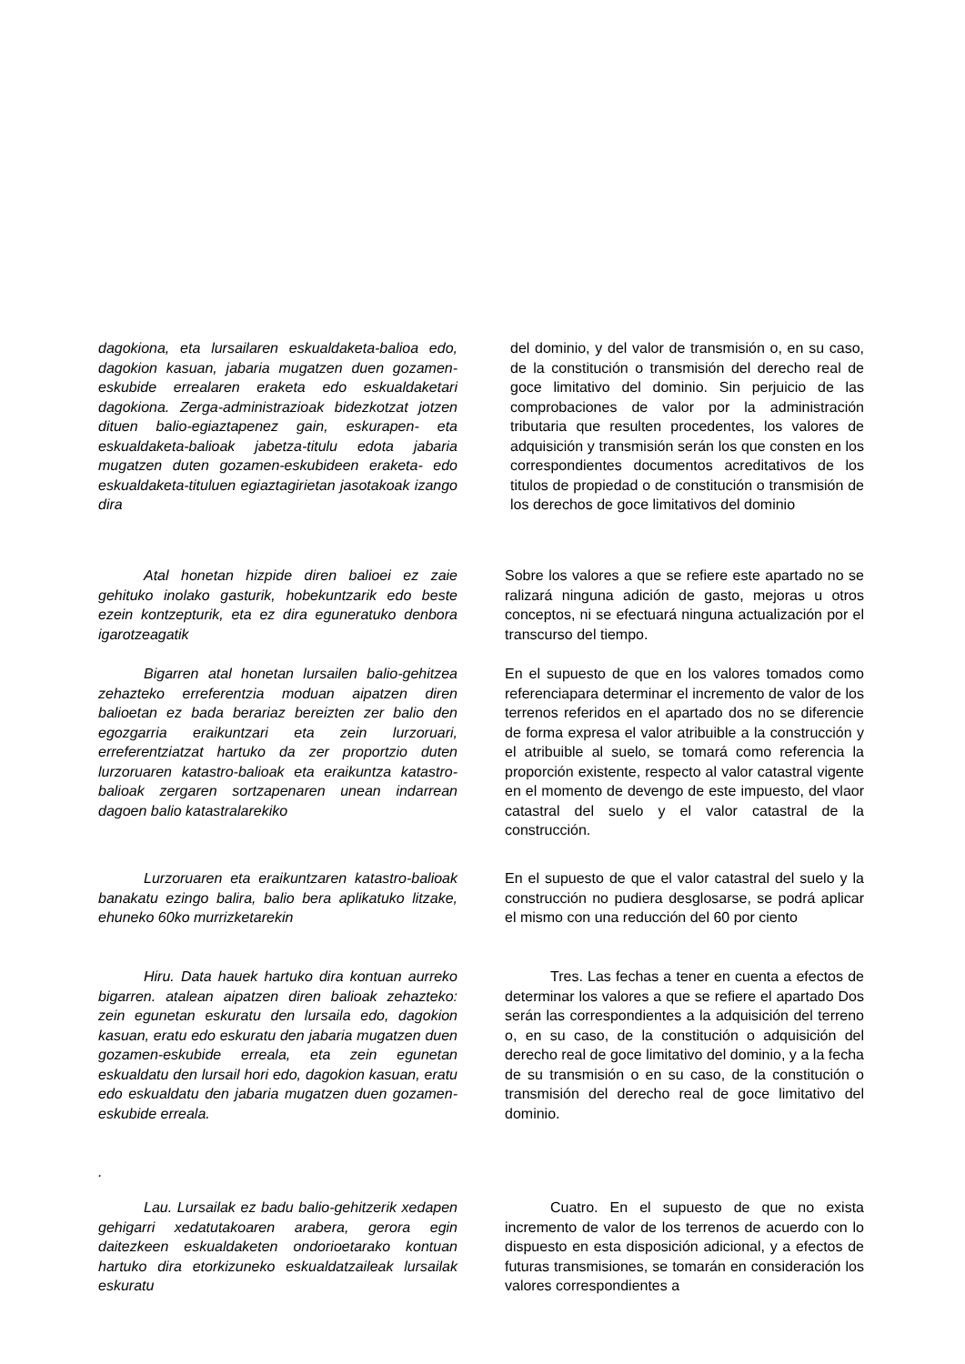dagokiona, eta lursailaren eskualdaketa-balioa edo, dagokion kasuan, jabaria mugatzen duen gozamen-eskubide errealaren eraketa edo eskualdaketari dagokiona. Zerga-administrazioak bidezkotzat jotzen dituen balio-egiaztapenez gain, eskurapen- eta eskualdaketa-balioak jabetza-titulu edota jabaria mugatzen duten gozamen-eskubideen eraketa- edo eskualdaketa-tituluen egiaztagirietan jasotakoak izango dira
del dominio, y del valor de transmisión o, en su caso, de la constitución o transmisión del derecho real de goce limitativo del dominio. Sin perjuicio de las comprobaciones de valor por la administración tributaria que resulten procedentes, los valores de adquisición y transmisión serán los que consten en los correspondientes documentos acreditativos de los titulos de propiedad o de constitución o transmisión de los derechos de goce limitativos del dominio
Atal honetan hizpide diren balioei ez zaie gehituko inolako gasturik, hobekuntzarik edo beste ezein kontzepturik, eta ez dira eguneratuko denbora igarotzeagatik
Sobre los valores a que se refiere este apartado no se ralizará ninguna adición de gasto, mejoras u otros conceptos, ni se efectuará ninguna actualización por el transcurso del tiempo.
Bigarren atal honetan lursailen balio-gehitzea zehazteko erreferentzia moduan aipatzen diren balioetan ez bada berariaz bereizten zer balio den egozgarria eraikuntzari eta zein lurzoruari, erreferentziatzat hartuko da zer proportzio duten lurzoruaren katastro-balioak eta eraikuntza katastro-balioak zergaren sortzapenaren unean indarrean dagoen balio katastralarekiko
En el supuesto de que en los valores tomados como referenciapara determinar el incremento de valor de los terrenos referidos en el apartado dos no se diferencie de forma expresa el valor atribuible a la construcción y el atribuible al suelo, se tomará como referencia la proporción existente, respecto al valor catastral vigente en el momento de devengo de este impuesto, del vlaor catastral del suelo y el valor catastral de la construcción.
Lurzoruaren eta eraikuntzaren katastro-balioak banakatu ezingo balira, balio bera aplikatuko litzake, ehuneko 60ko murrizketarekin
En el supuesto de que el valor catastral del suelo y la construcción no pudiera desglosarse, se podrá aplicar el mismo con una reducción del 60 por ciento
Hiru. Data hauek hartuko dira kontuan aurreko bigarren. atalean aipatzen diren balioak zehazteko: zein egunetan eskuratu den lursaila edo, dagokion kasuan, eratu edo eskuratu den jabaria mugatzen duen gozamen-eskubide erreala, eta zein egunetan eskualdatu den lursail hori edo, dagokion kasuan, eratu edo eskualdatu den jabaria mugatzen duen gozamen-eskubide erreala.
.
Tres. Las fechas a tener en cuenta a efectos de determinar los valores a que se refiere el apartado Dos serán las correspondientes a la adquisición del terreno o, en su caso, de la constitución o adquisición del derecho real de goce limitativo del dominio, y a la fecha de su transmisión o en su caso, de la constitución o transmisión del derecho real de goce limitativo del dominio.
Lau. Lursailak ez badu balio-gehitzerik xedapen gehigarri xedatutakoaren arabera, gerora egin daitezkeen eskualdaketen ondorioetarako kontuan hartuko dira etorkizuneko eskualdatzaileak lursailak eskuratu
Cuatro. En el supuesto de que no exista incremento de valor de los terrenos de acuerdo con lo dispuesto en esta disposición adicional, y a efectos de futuras transmisiones, se tomarán en consideración los valores correspondientes a